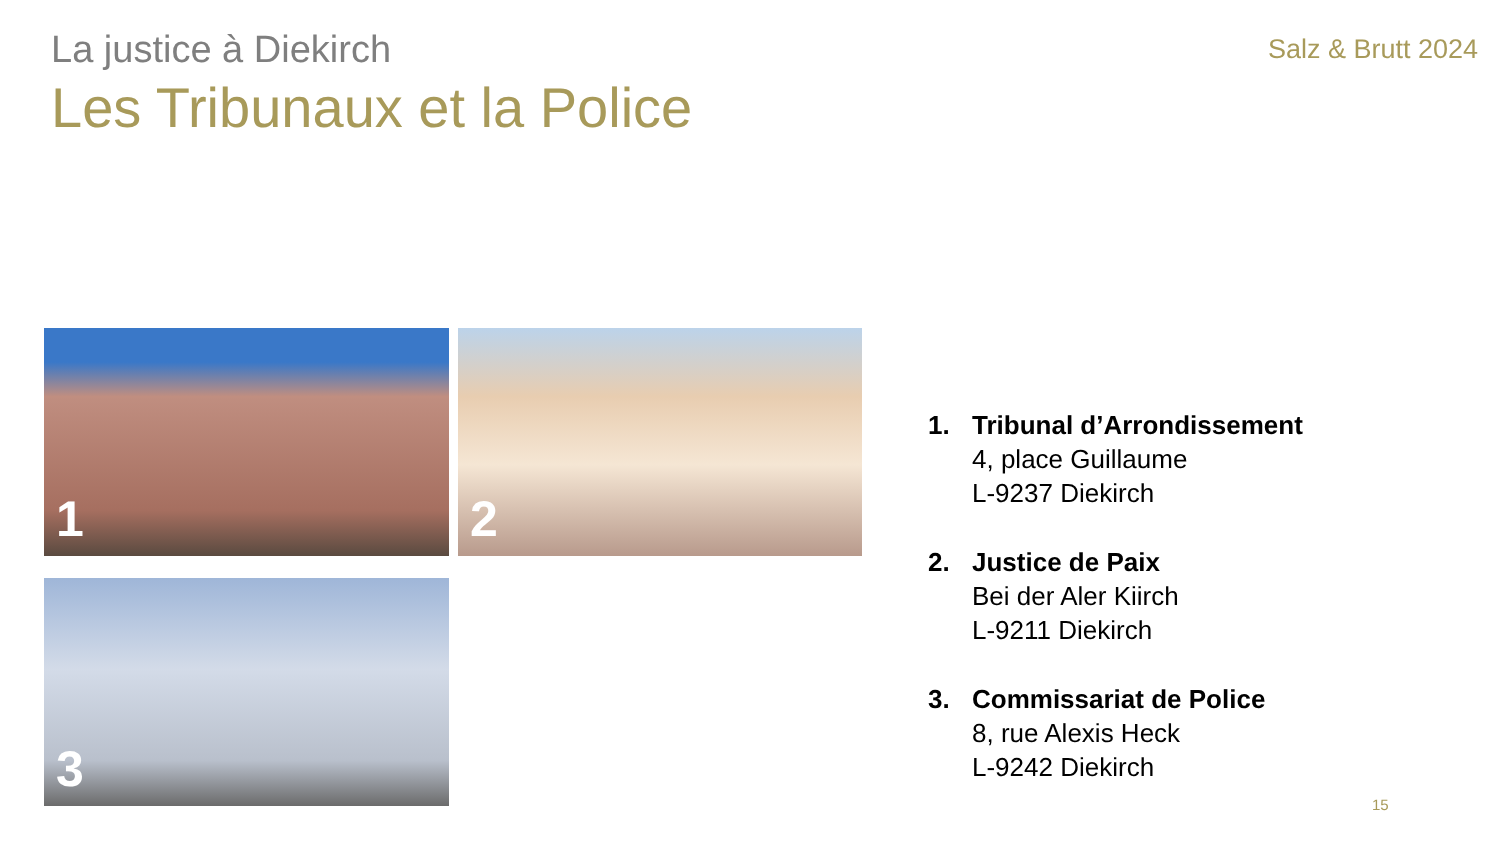La justice à Diekirch
Les Tribunaux et la Police
Salz & Brutt 2024
1
2
3
1. Tribunal d’Arrondissement
4, place Guillaume
L-9237 Diekirch
2. Justice de Paix
Bei der Aler Kiirch
L-9211 Diekirch
3. Commissariat de Police
8, rue Alexis Heck
L-9242 Diekirch
15